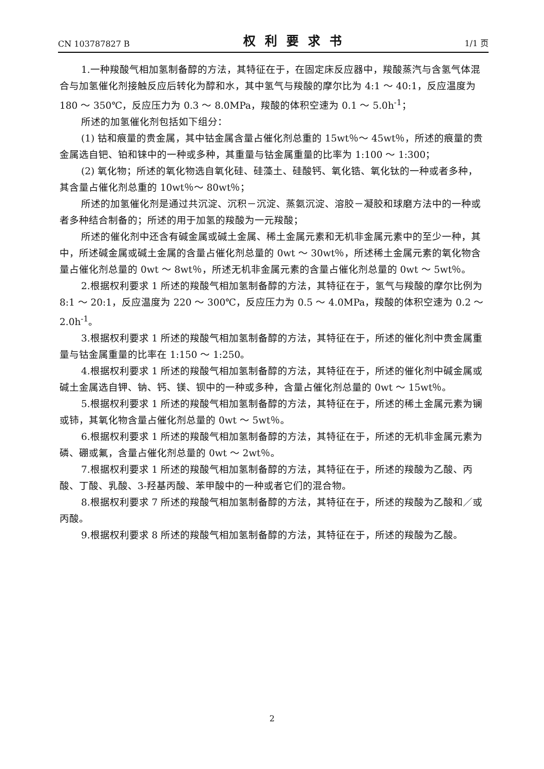CN 103787827 B 权利要求书 1/1 页
1.一种羧酸气相加氢制备醇的方法，其特征在于，在固定床反应器中，羧酸蒸汽与含氢气体混合与加氢催化剂接触反应后转化为醇和水，其中氢气与羧酸的摩尔比为 4:1 ～ 40:1，反应温度为 180 ～ 350℃，反应压力为 0.3 ～ 8.0MPa，羧酸的体积空速为 0.1 ～ 5.0h<sup>-1</sup>；
所述的加氢催化剂包括如下组分：
(1) 钴和痕量的贵金属，其中钴金属含量占催化剂总重的 15wt％～ 45wt％，所述的痕量的贵金属选自钯、铂和铼中的一种或多种，其重量与钴金属重量的比率为 1:100 ～ 1:300；
(2) 氧化物；所述的氧化物选自氧化硅、硅藻土、硅酸钙、氧化锆、氧化钛的一种或者多种，其含量占催化剂总重的 10wt％～ 80wt％；
所述的加氢催化剂是通过共沉淀、沉积－沉淀、蒸氨沉淀、溶胶－凝胶和球磨方法中的一种或者多种结合制备的；所述的用于加氢的羧酸为一元羧酸；
所述的催化剂中还含有碱金属或碱土金属、稀土金属元素和无机非金属元素中的至少一种，其中，所述碱金属或碱土金属的含量占催化剂总量的 0wt ～ 30wt％，所述稀土金属元素的氧化物含量占催化剂总量的 0wt ～ 8wt％，所述无机非金属元素的含量占催化剂总量的 0wt ～ 5wt％。
2.根据权利要求 1 所述的羧酸气相加氢制备醇的方法，其特征在于，氢气与羧酸的摩尔比例为 8:1 ～ 20:1，反应温度为 220 ～ 300℃，反应压力为 0.5 ～ 4.0MPa，羧酸的体积空速为 0.2 ～ 2.0h<sup>-1</sup>。
3.根据权利要求 1 所述的羧酸气相加氢制备醇的方法，其特征在于，所述的催化剂中贵金属重量与钴金属重量的比率在 1:150 ～ 1:250。
4.根据权利要求 1 所述的羧酸气相加氢制备醇的方法，其特征在于，所述的催化剂中碱金属或碱土金属选自钾、钠、钙、镁、钡中的一种或多种，含量占催化剂总量的 0wt ～ 15wt％。
5.根据权利要求 1 所述的羧酸气相加氢制备醇的方法，其特征在于，所述的稀土金属元素为镧或铈，其氧化物含量占催化剂总量的 0wt ～ 5wt％。
6.根据权利要求 1 所述的羧酸气相加氢制备醇的方法，其特征在于，所述的无机非金属元素为磷、硼或氟，含量占催化剂总量的 0wt ～ 2wt％。
7.根据权利要求 1 所述的羧酸气相加氢制备醇的方法，其特征在于，所述的羧酸为乙酸、丙酸、丁酸、乳酸、3-羟基丙酸、苯甲酸中的一种或者它们的混合物。
8.根据权利要求 7 所述的羧酸气相加氢制备醇的方法，其特征在于，所述的羧酸为乙酸和／或丙酸。
9.根据权利要求 8 所述的羧酸气相加氢制备醇的方法，其特征在于，所述的羧酸为乙酸。
2